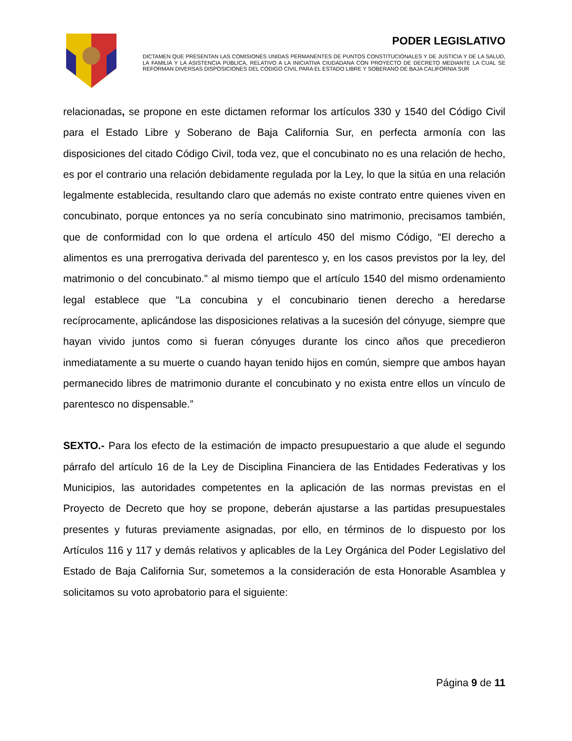PODER LEGISLATIVO
DICTAMEN QUE PRESENTAN LAS COMISIONES UNIDAS PERMANENTES DE PUNTOS CONSTITUCIONALES Y DE JUSTICIA Y DE LA SALUD, LA FAMILIA Y LA ASISTENCIA PÚBLICA, RELATIVO A LA INICIATIVA CIUDADANA CON PROYECTO DE DECRETO MEDIANTE LA CUAL SE REFORMAN DIVERSAS DISPOSICIONES DEL CÓDIGO CIVIL PARA EL ESTADO LIBRE Y SOBERANO DE BAJA CALIFORNIA SUR
relacionadas, se propone en este dictamen reformar los artículos 330 y 1540 del Código Civil para el Estado Libre y Soberano de Baja California Sur, en perfecta armonía con las disposiciones del citado Código Civil, toda vez, que el concubinato no es una relación de hecho, es por el contrario una relación debidamente regulada por la Ley, lo que la sitúa en una relación legalmente establecida, resultando claro que además no existe contrato entre quienes viven en concubinato, porque entonces ya no sería concubinato sino matrimonio, precisamos también, que de conformidad con lo que ordena el artículo 450 del mismo Código, “El derecho a alimentos es una prerrogativa derivada del parentesco y, en los casos previstos por la ley, del matrimonio o del concubinato.” al mismo tiempo que el artículo 1540 del mismo ordenamiento legal establece que “La concubina y el concubinario tienen derecho a heredarse recíprocamente, aplicándose las disposiciones relativas a la sucesión del cónyuge, siempre que hayan vivido juntos como si fueran cónyuges durante los cinco años que precedieron inmediatamente a su muerte o cuando hayan tenido hijos en común, siempre que ambos hayan permanecido libres de matrimonio durante el concubinato y no exista entre ellos un vínculo de parentesco no dispensable.”
SEXTO.- Para los efecto de la estimación de impacto presupuestario a que alude el segundo párrafo del artículo 16 de la Ley de Disciplina Financiera de las Entidades Federativas y los Municipios, las autoridades competentes en la aplicación de las normas previstas en el Proyecto de Decreto que hoy se propone, deberán ajustarse a las partidas presupuestales presentes y futuras previamente asignadas, por ello, en términos de lo dispuesto por los Artículos 116 y 117 y demás relativos y aplicables de la Ley Orgánica del Poder Legislativo del Estado de Baja California Sur, sometemos a la consideración de esta Honorable Asamblea y solicitamos su voto aprobatorio para el siguiente:
Página 9 de 11